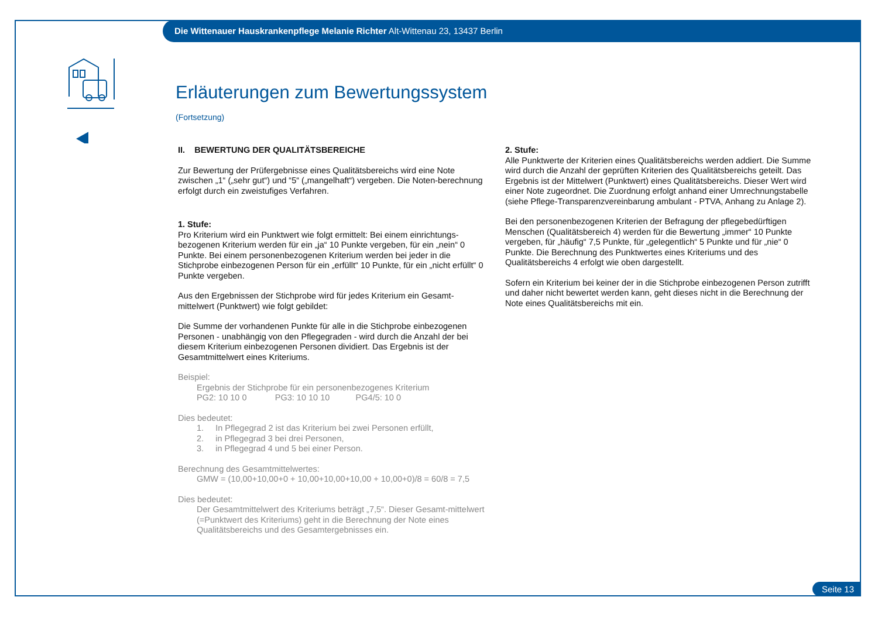Die Wittenauer Hauskrankenpflege Melanie Richter Alt-Wittenau 23, 13437 Berlin
Erläuterungen zum Bewertungssystem
(Fortsetzung)
II. BEWERTUNG DER QUALITÄTSBEREICHE
Zur Bewertung der Prüfergebnisse eines Qualitätsbereichs wird eine Note zwischen „1“ („sehr gut“) und “5“ („mangelhaft“) vergeben. Die Noten-berechnung erfolgt durch ein zweistufiges Verfahren.
1. Stufe:
Pro Kriterium wird ein Punktwert wie folgt ermittelt: Bei einem einrichtungs-bezogenen Kriterium werden für ein „ja“ 10 Punkte vergeben, für ein „nein“ 0 Punkte. Bei einem personenbezogenen Kriterium werden bei jeder in die Stichprobe einbezogenen Person für ein „erfüllt“ 10 Punkte, für ein „nicht erfüllt“ 0 Punkte vergeben.
Aus den Ergebnissen der Stichprobe wird für jedes Kriterium ein Gesamt-mittelwert (Punktwert) wie folgt gebildet:
Die Summe der vorhandenen Punkte für alle in die Stichprobe einbezogenen Personen - unabhängig von den Pflegegraden - wird durch die Anzahl der bei diesem Kriterium einbezogenen Personen dividiert. Das Ergebnis ist der Gesamtmittelwert eines Kriteriums.
Beispiel:
Ergebnis der Stichprobe für ein personenbezogenes Kriterium
PG2: 10 10 0 PG3: 10 10 10 PG4/5: 10 0
Dies bedeutet:
1. In Pflegegrad 2 ist das Kriterium bei zwei Personen erfüllt,
2. in Pflegegrad 3 bei drei Personen,
3. in Pflegegrad 4 und 5 bei einer Person.
Berechnung des Gesamtmittelwertes:
GMW = (10,00+10,00+0 + 10,00+10,00+10,00 + 10,00+0)/8 = 60/8 = 7,5
Dies bedeutet:
Der Gesamtmittelwert des Kriteriums beträgt „7,5“. Dieser Gesamt-mittelwert (=Punktwert des Kriteriums) geht in die Berechnung der Note eines Qualitätsbereichs und des Gesamtergebnisses ein.
2. Stufe:
Alle Punktwerte der Kriterien eines Qualitätsbereichs werden addiert. Die Summe wird durch die Anzahl der geprüften Kriterien des Qualitätsbereichs geteilt. Das Ergebnis ist der Mittelwert (Punktwert) eines Qualitätsbereichs. Dieser Wert wird einer Note zugeordnet. Die Zuordnung erfolgt anhand einer Umrechnungstabelle (siehe Pflege-Transparenzvereinbarung ambulant - PTVA, Anhang zu Anlage 2).
Bei den personenbezogenen Kriterien der Befragung der pflegebedürftigen Menschen (Qualitätsbereich 4) werden für die Bewertung „immer“ 10 Punkte vergeben, für „häufig“ 7,5 Punkte, für „gelegentlich“ 5 Punkte und für „nie“ 0 Punkte. Die Berechnung des Punktwertes eines Kriteriums und des Qualitätsbereichs 4 erfolgt wie oben dargestellt.
Sofern ein Kriterium bei keiner der in die Stichprobe einbezogenen Person zutrifft und daher nicht bewertet werden kann, geht dieses nicht in die Berechnung der Note eines Qualitätsbereichs mit ein.
Seite 13